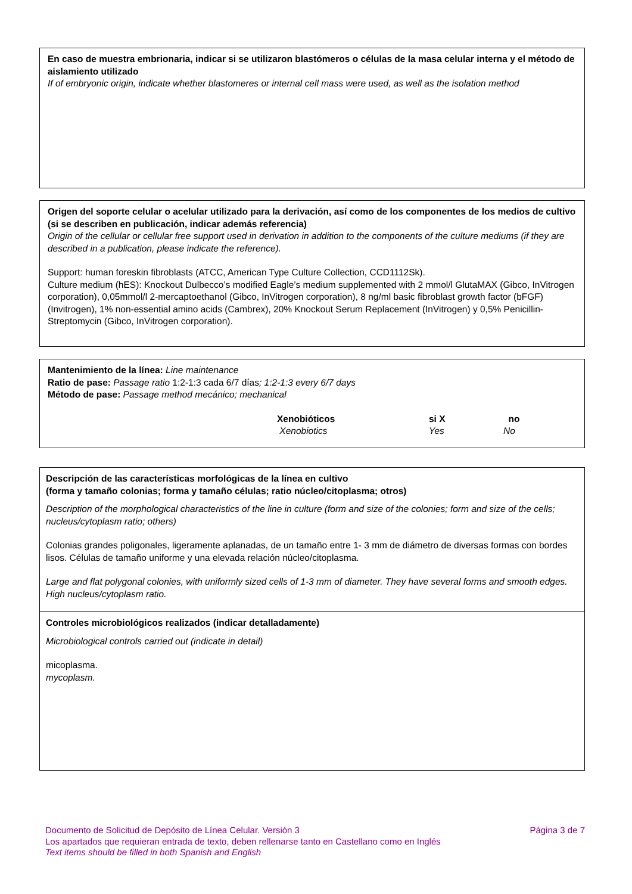En caso de muestra embrionaria, indicar si se utilizaron blastómeros o células de la masa celular interna y el método de aislamiento utilizado
If of embryonic origin, indicate whether blastomeres or internal cell mass were used, as well as the isolation method
Origen del soporte celular o acelular utilizado para la derivación, así como de los componentes de los medios de cultivo (si se describen en publicación, indicar además referencia)
Origin of the cellular or cellular free support used in derivation in addition to the components of the culture mediums (if they are described in a publication, please indicate the reference).
Support: human foreskin fibroblasts (ATCC, American Type Culture Collection, CCD1112Sk).
Culture medium (hES): Knockout Dulbecco’s modified Eagle’s medium supplemented with 2 mmol/l GlutaMAX (Gibco, InVitrogen corporation), 0,05mmol/l 2-mercaptoethanol (Gibco, InVitrogen corporation), 8 ng/ml basic fibroblast growth factor (bFGF) (Invitrogen), 1% non-essential amino acids (Cambrex), 20% Knockout Serum Replacement (InVitrogen) y 0,5% Penicillin-Streptomycin (Gibco, InVitrogen corporation).
Mantenimiento de la línea: Line maintenance
Ratio de pase: Passage ratio 1:2-1:3 cada 6/7 días; 1:2-1:3 every 6/7 days
Método de pase: Passage method mecánico; mechanical
Xenobióticos
Xenobiotics
si X
Yes
no
No
Descripción de las características morfológicas de la línea en cultivo
(forma y tamaño colonias; forma y tamaño células; ratio núcleo/citoplasma; otros)
Description of the morphological characteristics of the line in culture (form and size of the colonies; form and size of the cells; nucleus/cytoplasm ratio; others)
Colonias grandes poligonales, ligeramente aplanadas, de un tamaño entre 1- 3 mm de diámetro de diversas formas con bordes lisos. Células de tamaño uniforme y una elevada relación núcleo/citoplasma.
Large and flat polygonal colonies, with uniformly sized cells of 1-3 mm of diameter. They have several forms and smooth edges. High nucleus/cytoplasm ratio.
Controles microbiológicos realizados (indicar detalladamente)
Microbiological controls carried out (indicate in detail)
micoplasma.
mycoplasm.
Documento de Solicitud de Depósito de Línea Celular. Versión 3 Página 3 de 7
Los apartados que requieran entrada de texto, deben rellenarse tanto en Castellano como en Inglés
Text items should be filled in both Spanish and English